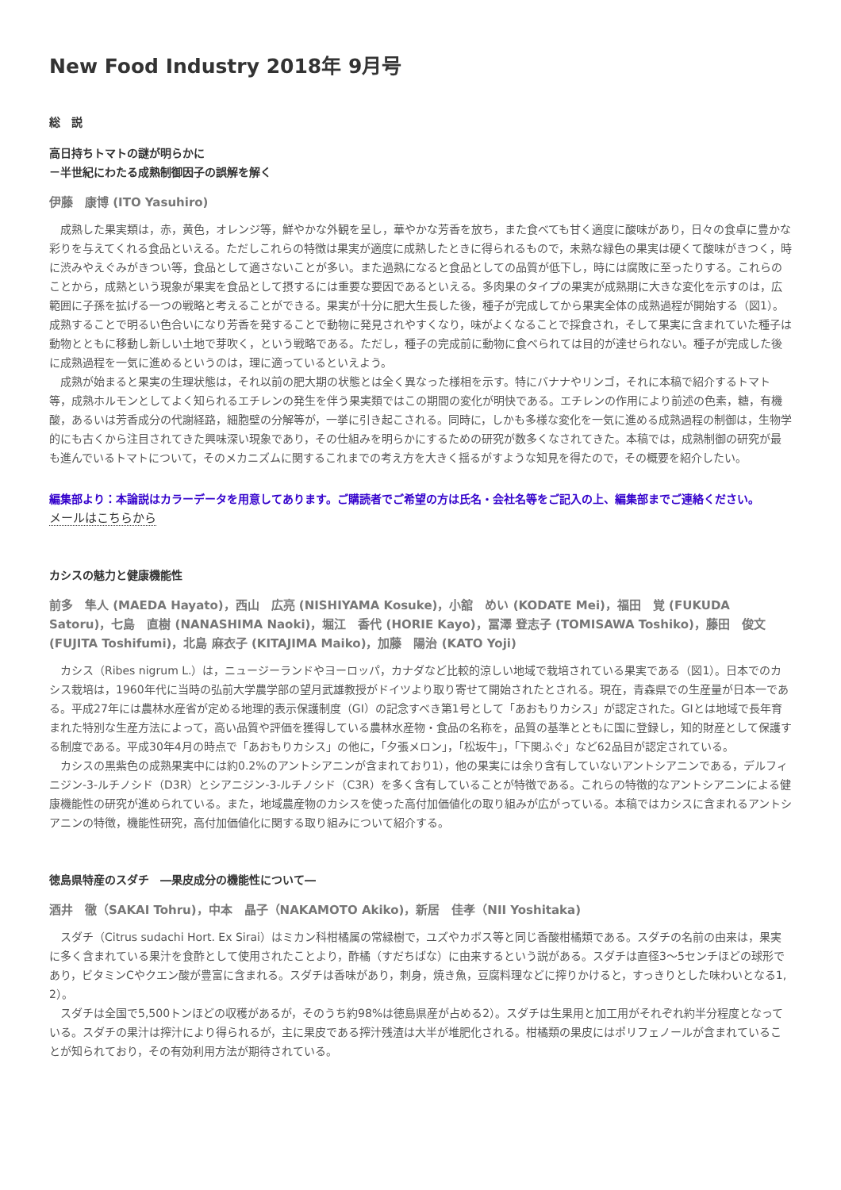New Food Industry 2018年 9月号
総　説
高日持ちトマトの謎が明らかに
－半世紀にわたる成熟制御因子の誤解を解く
伊藤　康博 (ITO Yasuhiro)
成熟した果実類は，赤，黄色，オレンジ等，鮮やかな外観を呈し，華やかな芳香を放ち，また食べても甘く適度に酸味があり，日々の食卓に豊かな彩りを与えてくれる食品といえる。ただしこれらの特徴は果実が適度に成熟したときに得られるもので，未熟な緑色の果実は硬くて酸味がきつく，時に渋みやえぐみがきつい等，食品として適さないことが多い。また過熟になると食品としての品質が低下し，時には腐敗に至ったりする。これらのことから，成熟という現象が果実を食品として摂するには重要な要因であるといえる。多肉果のタイプの果実が成熟期に大きな変化を示すのは，広範囲に子孫を拡げる一つの戦略と考えることができる。果実が十分に肥大生長した後，種子が完成してから果実全体の成熟過程が開始する（図1）。成熟することで明るい色合いになり芳香を発することで動物に発見されやすくなり，味がよくなることで採食され，そして果実に含まれていた種子は動物とともに移動し新しい土地で芽吹く，という戦略である。ただし，種子の完成前に動物に食べられては目的が達せられない。種子が完成した後に成熟過程を一気に進めるというのは，理に適っているといえよう。
成熟が始まると果実の生理状態は，それ以前の肥大期の状態とは全く異なった様相を示す。特にバナナやリンゴ，それに本稿で紹介するトマト等，成熟ホルモンとしてよく知られるエチレンの発生を伴う果実類ではこの期間の変化が明快である。エチレンの作用により前述の色素，糖，有機酸，あるいは芳香成分の代謝経路，細胞壁の分解等が，一挙に引き起こされる。同時に，しかも多様な変化を一気に進める成熟過程の制御は，生物学的にも古くから注目されてきた興味深い現象であり，その仕組みを明らかにするための研究が数多くなされてきた。本稿では，成熟制御の研究が最も進んでいるトマトについて，そのメカニズムに関するこれまでの考え方を大きく揺るがすような知見を得たので，その概要を紹介したい。
編集部より：本論説はカラーデータを用意してあります。ご購読者でご希望の方は氏名・会社名等をご記入の上、編集部までご連絡ください。
メールはこちらから
カシスの魅力と健康機能性
前多　隼人 (MAEDA Hayato)，西山　広亮 (NISHIYAMA Kosuke)，小舘　めい (KODATE Mei)，福田　覚 (FUKUDA Satoru)，七島　直樹 (NANASHIMA Naoki)，堀江　香代 (HORIE Kayo)，冨澤 登志子 (TOMISAWA Toshiko)，藤田　俊文 (FUJITA Toshifumi)，北島 麻衣子 (KITAJIMA Maiko)，加藤　陽治 (KATO Yoji)
カシス（Ribes nigrum L.）は，ニュージーランドやヨーロッパ，カナダなど比較的涼しい地域で栽培されている果実である（図1）。日本でのカシス栽培は，1960年代に当時の弘前大学農学部の望月武雄教授がドイツより取り寄せて開始されたとされる。現在，青森県での生産量が日本一である。平成27年には農林水産省が定める地理的表示保護制度（GI）の記念すべき第1号として「あおもりカシス」が認定された。GIとは地域で長年育まれた特別な生産方法によって，高い品質や評価を獲得している農林水産物・食品の名称を，品質の基準とともに国に登録し，知的財産として保護する制度である。平成30年4月の時点で「あおもりカシス」の他に，「夕張メロン」，「松坂牛」，「下関ふぐ」など62品目が認定されている。
カシスの黒紫色の成熟果実中には約0.2%のアントシアニンが含まれており1），他の果実には余り含有していないアントシアニンである，デルフィニジン-3-ルチノシド（D3R）とシアニジン-3-ルチノシド（C3R）を多く含有していることが特徴である。これらの特徴的なアントシアニンによる健康機能性の研究が進められている。また，地域農産物のカシスを使った高付加価値化の取り組みが広がっている。本稿ではカシスに含まれるアントシアニンの特徴，機能性研究，高付加価値化に関する取り組みについて紹介する。
徳島県特産のスダチ　―果皮成分の機能性について―
酒井　徹（SAKAI Tohru)，中本　晶子（NAKAMOTO Akiko)，新居　佳孝（NII Yoshitaka)
スダチ（Citrus sudachi Hort. Ex Sirai）はミカン科柑橘属の常緑樹で，ユズやカボス等と同じ香酸柑橘類である。スダチの名前の由来は，果実に多く含まれている果汁を食酢として使用されたことより，酢橘（すだちばな）に由来するという説がある。スダチは直径3～5センチほどの球形であり，ビタミンCやクエン酸が豊富に含まれる。スダチは香味があり，刺身，焼き魚，豆腐料理などに搾りかけると，すっきりとした味わいとなる1, 2）。
スダチは全国で5,500トンほどの収穫があるが，そのうち約98%は徳島県産が占める2）。スダチは生果用と加工用がそれぞれ約半分程度となっている。スダチの果汁は搾汁により得られるが，主に果皮である搾汁残渣は大半が堆肥化される。柑橘類の果皮にはポリフェノールが含まれていることが知られており，その有効利用方法が期待されている。